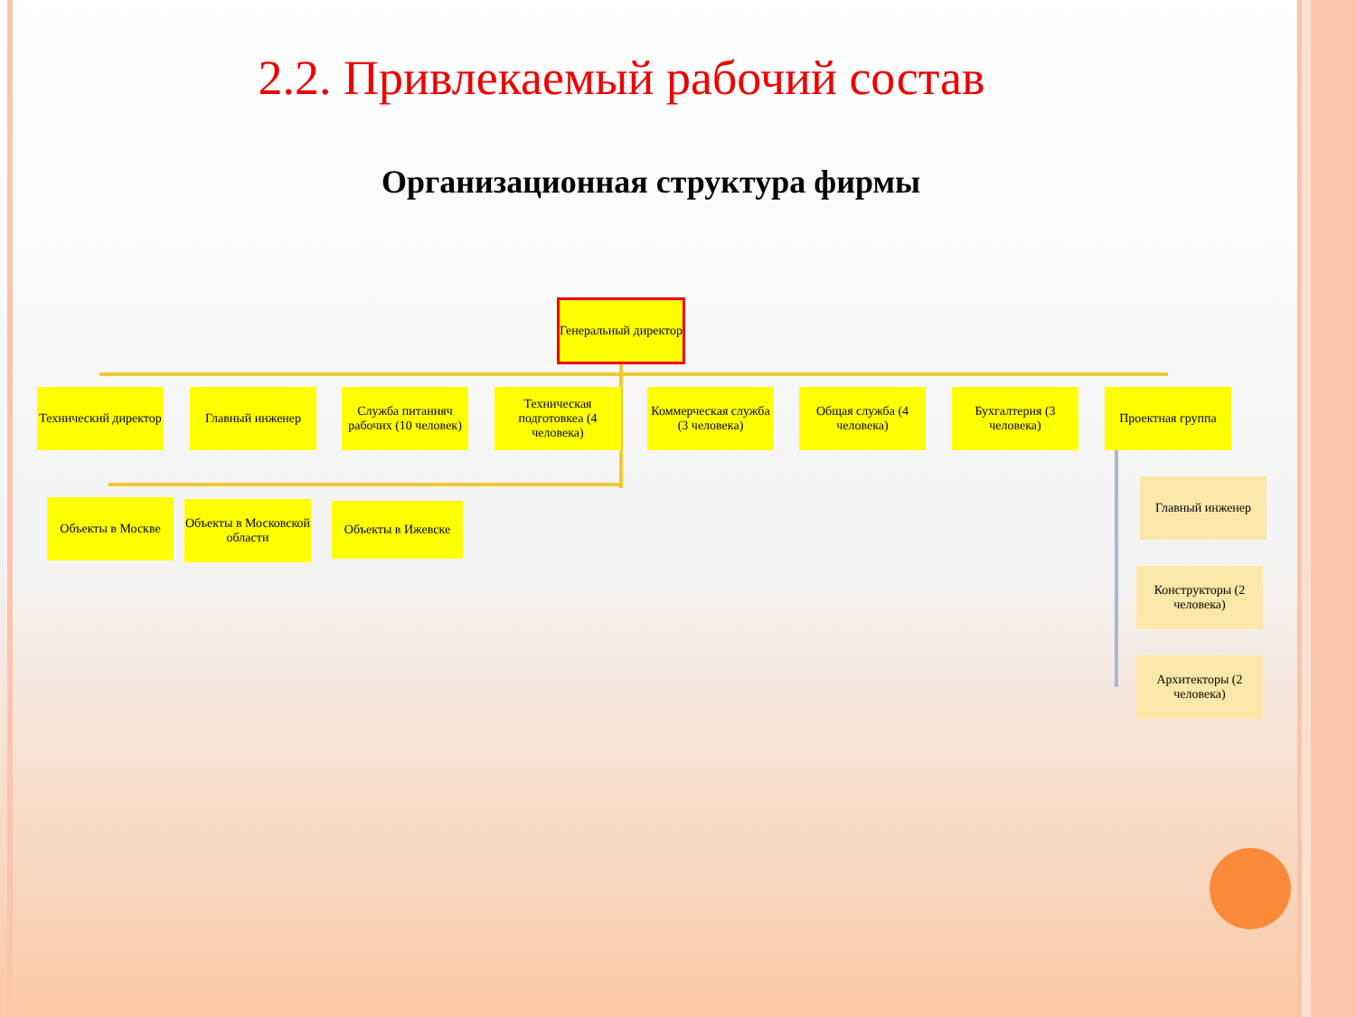2.2. Привлекаемый рабочий состав
Организационная структура фирмы
Генеральный директор
Технический директор
Главный инженер
Служба питанияч рабочих (10 человек)
Техническая подготовкеа (4 человека)
Коммерческая служба (3 человека)
Общая служба (4 человека)
Бухгалтерия (3 человека)
Проектная группа
Объекты в Москве
Объекты в Московской области
Объекты в Ижевске
Главный инженер
Конструкторы (2 человека)
Архитекторы (2 человека)